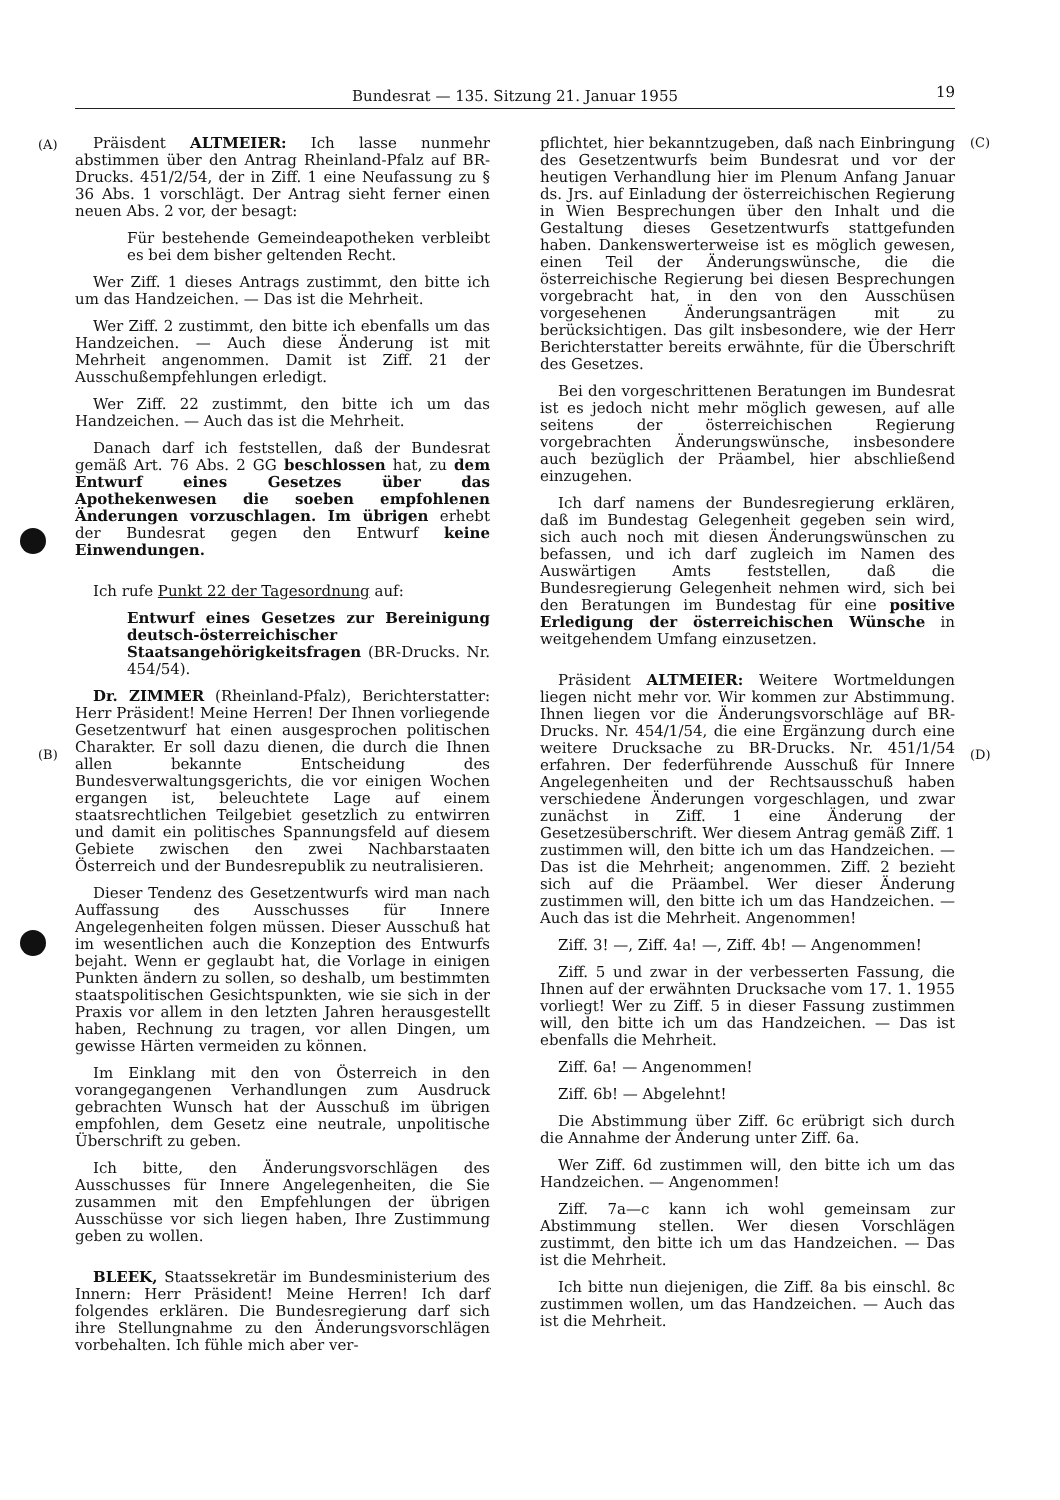Bundesrat — 135. Sitzung 21. Januar 1955 19
(A) (C)
(B) (D)
Präisdent ALTMEIER: Ich lasse nunmehr abstimmen über den Antrag Rheinland-Pfalz auf BR-Drucks. 451/2/54, der in Ziff. 1 eine Neufassung zu § 36 Abs. 1 vorschlägt. Der Antrag sieht ferner einen neuen Abs. 2 vor, der besagt:
Für bestehende Gemeindeapotheken verbleibt es bei dem bisher geltenden Recht.
Wer Ziff. 1 dieses Antrags zustimmt, den bitte ich um das Handzeichen. — Das ist die Mehrheit.
Wer Ziff. 2 zustimmt, den bitte ich ebenfalls um das Handzeichen. — Auch diese Änderung ist mit Mehrheit angenommen. Damit ist Ziff. 21 der Ausschußempfehlungen erledigt.
Wer Ziff. 22 zustimmt, den bitte ich um das Handzeichen. — Auch das ist die Mehrheit.
Danach darf ich feststellen, daß der Bundesrat gemäß Art. 76 Abs. 2 GG beschlossen hat, zu dem Entwurf eines Gesetzes über das Apothekenwesen die soeben empfohlenen Änderungen vorzuschlagen. Im übrigen erhebt der Bundesrat gegen den Entwurf keine Einwendungen.
Ich rufe Punkt 22 der Tagesordnung auf:
Entwurf eines Gesetzes zur Bereinigung deutsch-österreichischer Staatsangehörigkeitsfragen (BR-Drucks. Nr. 454/54).
Dr. ZIMMER (Rheinland-Pfalz), Berichterstatter: Herr Präsident! Meine Herren! Der Ihnen vorliegende Gesetzentwurf hat einen ausgesprochen politischen Charakter. Er soll dazu dienen, die durch die Ihnen allen bekannte Entscheidung des Bundesverwaltungsgerichts, die vor einigen Wochen ergangen ist, beleuchtete Lage auf einem staatsrechtlichen Teilgebiet gesetzlich zu entwirren und damit ein politisches Spannungsfeld auf diesem Gebiete zwischen den zwei Nachbarstaaten Österreich und der Bundesrepublik zu neutralisieren.
Dieser Tendenz des Gesetzentwurfs wird man nach Auffassung des Ausschusses für Innere Angelegenheiten folgen müssen. Dieser Ausschuß hat im wesentlichen auch die Konzeption des Entwurfs bejaht. Wenn er geglaubt hat, die Vorlage in einigen Punkten ändern zu sollen, so deshalb, um bestimmten staatspolitischen Gesichtspunkten, wie sie sich in der Praxis vor allem in den letzten Jahren herausgestellt haben, Rechnung zu tragen, vor allen Dingen, um gewisse Härten vermeiden zu können.
Im Einklang mit den von Österreich in den vorangegangenen Verhandlungen zum Ausdruck gebrachten Wunsch hat der Ausschuß im übrigen empfohlen, dem Gesetz eine neutrale, unpolitische Überschrift zu geben.
Ich bitte, den Änderungsvorschlägen des Ausschusses für Innere Angelegenheiten, die Sie zusammen mit den Empfehlungen der übrigen Ausschüsse vor sich liegen haben, Ihre Zustimmung geben zu wollen.
BLEEK, Staatssekretär im Bundesministerium des Innern: Herr Präsident! Meine Herren! Ich darf folgendes erklären. Die Bundesregierung darf sich ihre Stellungnahme zu den Änderungsvorschlägen vorbehalten. Ich fühle mich aber ver-
pflichtet, hier bekanntzugeben, daß nach Einbringung des Gesetzentwurfs beim Bundesrat und vor der heutigen Verhandlung hier im Plenum Anfang Januar ds. Jrs. auf Einladung der österreichischen Regierung in Wien Besprechungen über den Inhalt und die Gestaltung dieses Gesetzentwurfs stattgefunden haben. Dankenswerterweise ist es möglich gewesen, einen Teil der Änderungswünsche, die die österreichische Regierung bei diesen Besprechungen vorgebracht hat, in den von den Ausschüsen vorgesehenen Änderungsanträgen mit zu berücksichtigen. Das gilt insbesondere, wie der Herr Berichterstatter bereits erwähnte, für die Überschrift des Gesetzes.
Bei den vorgeschrittenen Beratungen im Bundesrat ist es jedoch nicht mehr möglich gewesen, auf alle seitens der österreichischen Regierung vorgebrachten Änderungswünsche, insbesondere auch bezüglich der Präambel, hier abschließend einzugehen.
Ich darf namens der Bundesregierung erklären, daß im Bundestag Gelegenheit gegeben sein wird, sich auch noch mit diesen Änderungswünschen zu befassen, und ich darf zugleich im Namen des Auswärtigen Amts feststellen, daß die Bundesregierung Gelegenheit nehmen wird, sich bei den Beratungen im Bundestag für eine positive Erledigung der österreichischen Wünsche in weitgehendem Umfang einzusetzen.
Präsident ALTMEIER: Weitere Wortmeldungen liegen nicht mehr vor. Wir kommen zur Abstimmung. Ihnen liegen vor die Änderungsvorschläge auf BR-Drucks. Nr. 454/1/54, die eine Ergänzung durch eine weitere Drucksache zu BR-Drucks. Nr. 451/1/54 erfahren. Der federführende Ausschuß für Innere Angelegenheiten und der Rechtsausschuß haben verschiedene Änderungen vorgeschlagen, und zwar zunächst in Ziff. 1 eine Änderung der Gesetzesüberschrift. Wer diesem Antrag gemäß Ziff. 1 zustimmen will, den bitte ich um das Handzeichen. — Das ist die Mehrheit; angenommen. Ziff. 2 bezieht sich auf die Präambel. Wer dieser Änderung zustimmen will, den bitte ich um das Handzeichen. — Auch das ist die Mehrheit. Angenommen!
Ziff. 3! —, Ziff. 4a! —, Ziff. 4b! — Angenommen!
Ziff. 5 und zwar in der verbesserten Fassung, die Ihnen auf der erwähnten Drucksache vom 17. 1. 1955 vorliegt! Wer zu Ziff. 5 in dieser Fassung zustimmen will, den bitte ich um das Handzeichen. — Das ist ebenfalls die Mehrheit.
Ziff. 6a! — Angenommen!
Ziff. 6b! — Abgelehnt!
Die Abstimmung über Ziff. 6c erübrigt sich durch die Annahme der Änderung unter Ziff. 6a.
Wer Ziff. 6d zustimmen will, den bitte ich um das Handzeichen. — Angenommen!
Ziff. 7a—c kann ich wohl gemeinsam zur Abstimmung stellen. Wer diesen Vorschlägen zustimmt, den bitte ich um das Handzeichen. — Das ist die Mehrheit.
Ich bitte nun diejenigen, die Ziff. 8a bis einschl. 8c zustimmen wollen, um das Handzeichen. — Auch das ist die Mehrheit.